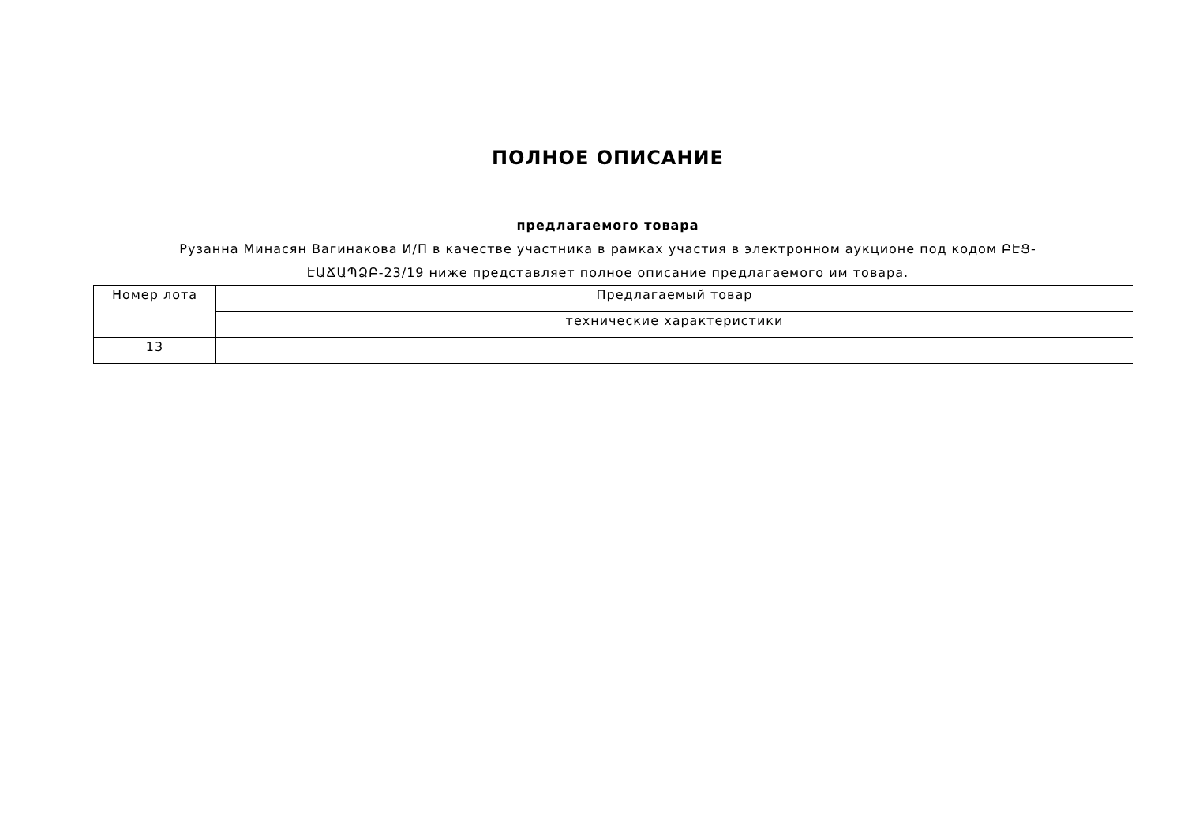ПОЛНОЕ ОПИСАНИЕ
предлагаемого товара
Рузанна Минасян Вагинакова И/П в качестве участника в рамках участия в электронном аукционе под кодом ԲԷՑ-ԷԱՃԱՊՁԲ-23/19 ниже представляет полное описание предлагаемого им товара.
| Номер лота | Предлагаемый товар |
| --- | --- |
| | технические характеристики |
| 13 | |